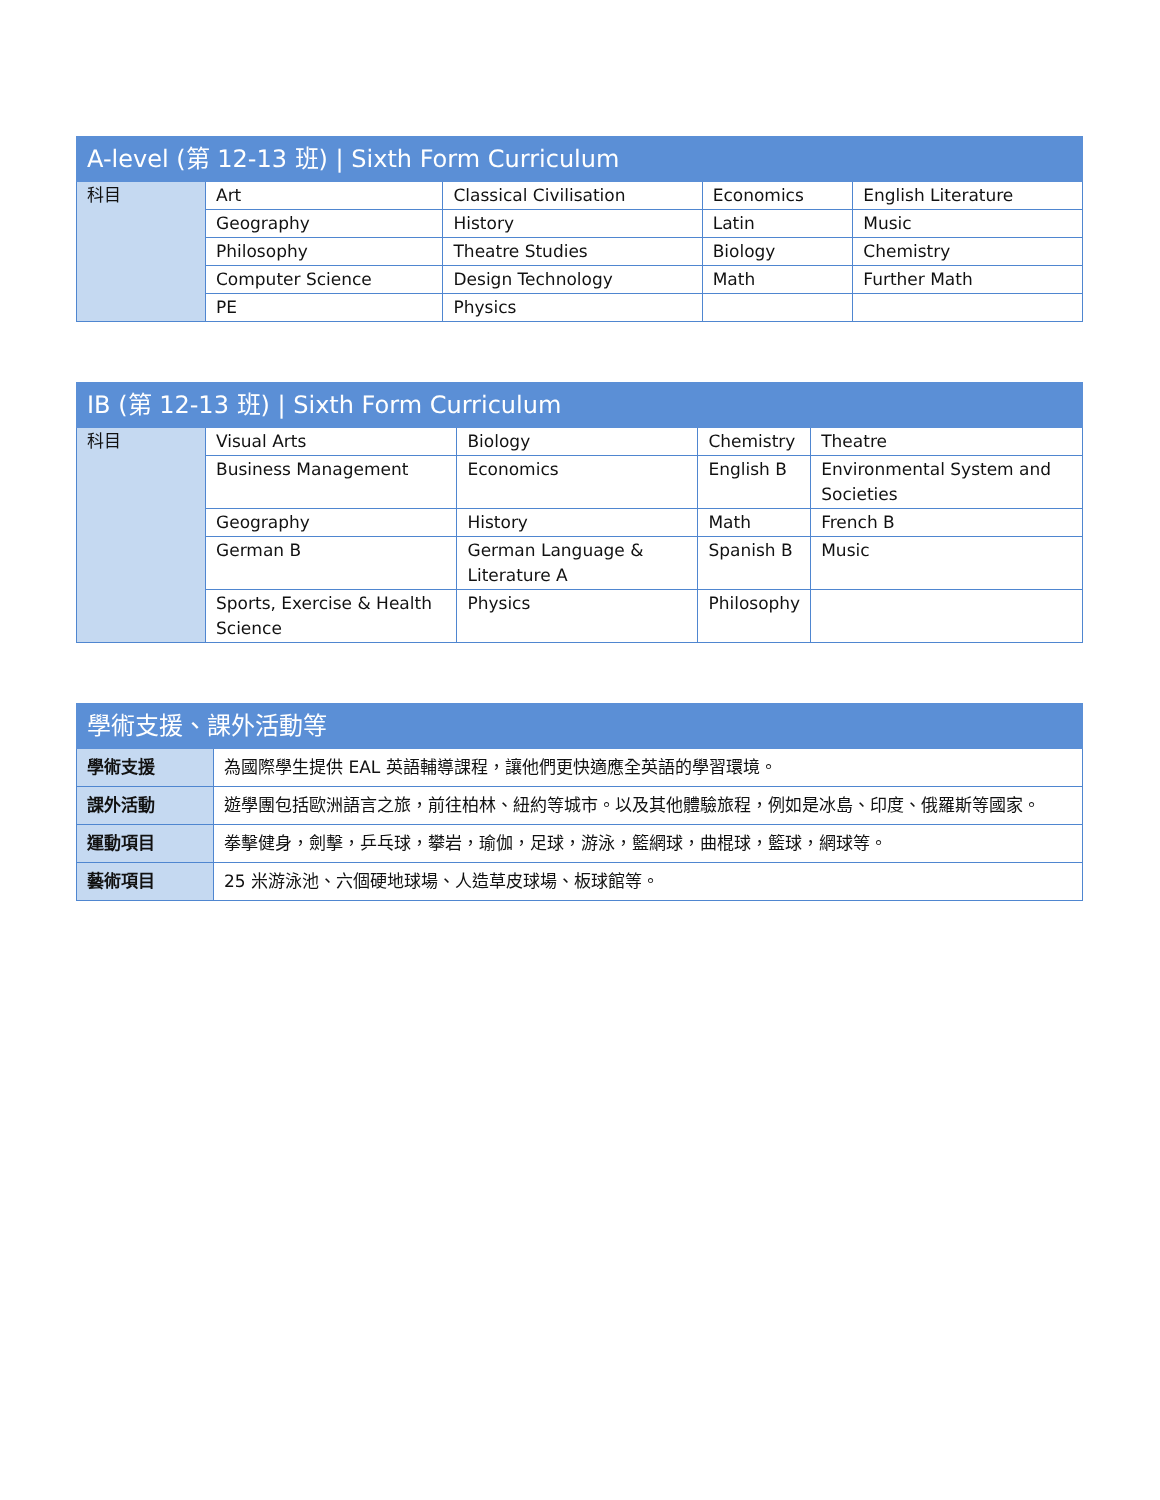| A-level (第 12-13 班) / Sixth Form Curriculum | | | | |
| --- | --- | --- | --- | --- |
| 科目 | Art | Classical Civilisation | Economics | English Literature |
| | Geography | History | Latin | Music |
| | Philosophy | Theatre Studies | Biology | Chemistry |
| | Computer Science | Design Technology | Math | Further Math |
| | PE | Physics | | |
| IB (第 12-13 班) / Sixth Form Curriculum | | | | |
| --- | --- | --- | --- | --- |
| 科目 | Visual Arts | Biology | Chemistry | Theatre |
| | Business Management | Economics | English B | Environmental System and Societies |
| | Geography | History | Math | French B |
| | German B | German Language & Literature A | Spanish B | Music |
| | Sports, Exercise & Health Science | Physics | Philosophy | |
| 學術支援、課外活動等 | |
| --- | --- |
| 學術支援 | 為國際學生提供 EAL 英語輔導課程，讓他們更快適應全英語的學習環境。 |
| 課外活動 | 遊學團包括歐洲語言之旅，前往柏林、紐約等城市。以及其他體驗旅程，例如是冰島、印度、俄羅斯等國家。 |
| 運動項目 | 拳擊健身，劍擊，乒乓球，攀岩，瑜伽，足球，游泳，籃網球，曲棍球，籃球，網球等。 |
| 藝術項目 | 25 米游泳池、六個硬地球場、人造草皮球場、板球館等。 |